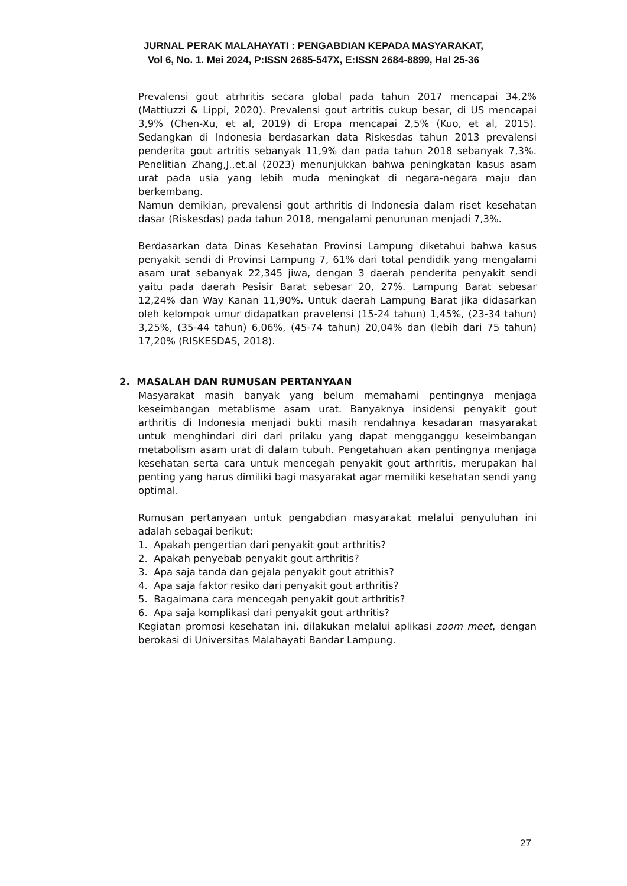JURNAL PERAK MALAHAYATI : PENGABDIAN KEPADA MASYARAKAT,
Vol 6, No. 1. Mei 2024, P:ISSN 2685-547X, E:ISSN 2684-8899, Hal 25-36
Prevalensi gout atrhritis secara global pada tahun 2017 mencapai 34,2% (Mattiuzzi & Lippi, 2020). Prevalensi gout artritis cukup besar, di US mencapai 3,9% (Chen-Xu, et al, 2019) di Eropa mencapai 2,5% (Kuo, et al, 2015). Sedangkan di Indonesia berdasarkan data Riskesdas tahun 2013 prevalensi penderita gout artritis sebanyak 11,9% dan pada tahun 2018 sebanyak 7,3%. Penelitian Zhang,J.,et.al (2023) menunjukkan bahwa peningkatan kasus asam urat pada usia yang lebih muda meningkat di negara-negara maju dan berkembang.
Namun demikian, prevalensi gout arthritis di Indonesia dalam riset kesehatan dasar (Riskesdas) pada tahun 2018, mengalami penurunan menjadi 7,3%.
Berdasarkan data Dinas Kesehatan Provinsi Lampung diketahui bahwa kasus penyakit sendi di Provinsi Lampung 7, 61% dari total pendidik yang mengalami asam urat sebanyak 22,345 jiwa, dengan 3 daerah penderita penyakit sendi yaitu pada daerah Pesisir Barat sebesar 20, 27%. Lampung Barat sebesar 12,24% dan Way Kanan 11,90%. Untuk daerah Lampung Barat jika didasarkan oleh kelompok umur didapatkan pravelensi (15-24 tahun) 1,45%, (23-34 tahun) 3,25%, (35-44 tahun) 6,06%, (45-74 tahun) 20,04% dan (lebih dari 75 tahun) 17,20% (RISKESDAS, 2018).
2. MASALAH DAN RUMUSAN PERTANYAAN
Masyarakat masih banyak yang belum memahami pentingnya menjaga keseimbangan metablisme asam urat. Banyaknya insidensi penyakit gout arthritis di Indonesia menjadi bukti masih rendahnya kesadaran masyarakat untuk menghindari diri dari prilaku yang dapat mengganggu keseimbangan metabolism asam urat di dalam tubuh. Pengetahuan akan pentingnya menjaga kesehatan serta cara untuk mencegah penyakit gout arthritis, merupakan hal penting yang harus dimiliki bagi masyarakat agar memiliki kesehatan sendi yang optimal.
Rumusan pertanyaan untuk pengabdian masyarakat melalui penyuluhan ini adalah sebagai berikut:
1. Apakah pengertian dari penyakit gout arthritis?
2. Apakah penyebab penyakit gout arthritis?
3. Apa saja tanda dan gejala penyakit gout atrithis?
4. Apa saja faktor resiko dari penyakit gout arthritis?
5. Bagaimana cara mencegah penyakit gout arthritis?
6. Apa saja komplikasi dari penyakit gout arthritis?
Kegiatan promosi kesehatan ini, dilakukan melalui aplikasi zoom meet, dengan berokasi di Universitas Malahayati Bandar Lampung.
27